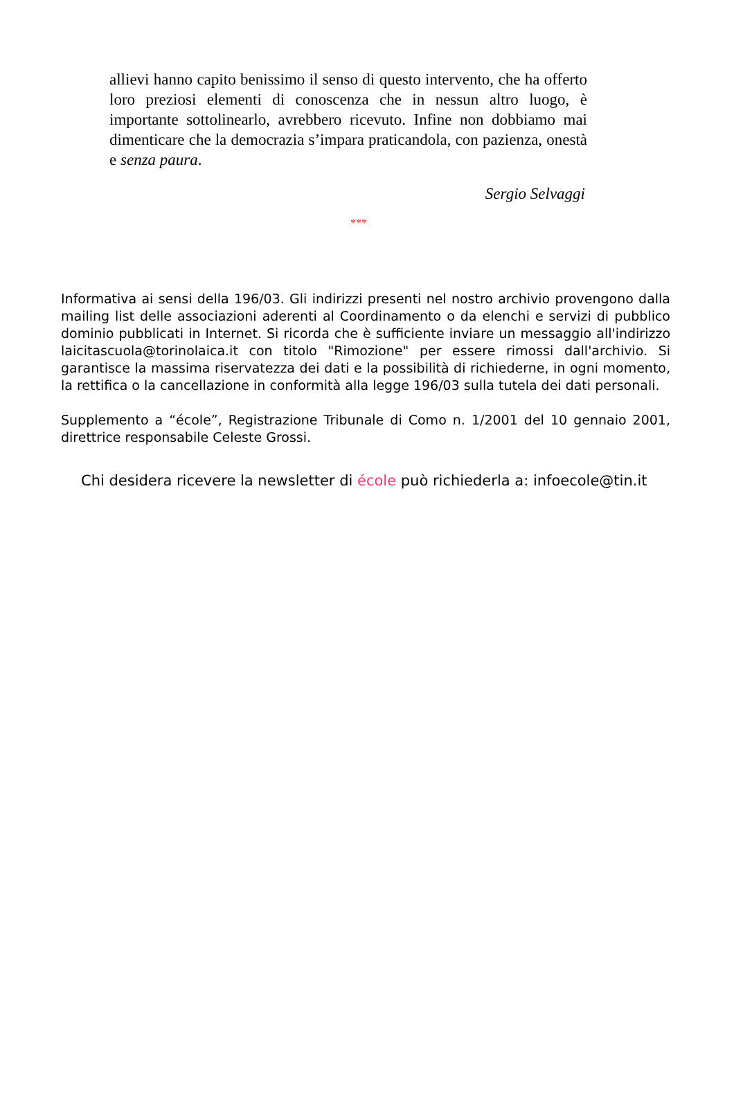allievi hanno capito benissimo il senso di questo intervento, che ha offerto loro preziosi elementi di conoscenza che in nessun altro luogo, è importante sottolinearlo, avrebbero ricevuto. Infine non dobbiamo mai dimenticare che la democrazia s’impara praticandola, con pazienza, onestà e senza paura.
Sergio Selvaggi
***
Informativa ai sensi della 196/03. Gli indirizzi presenti nel nostro archivio provengono dalla mailing list delle associazioni aderenti al Coordinamento o da elenchi e servizi di pubblico dominio pubblicati in Internet. Si ricorda che è sufficiente inviare un messaggio all'indirizzo laicitascuola@torinolaica.it con titolo "Rimozione" per essere rimossi dall'archivio. Si garantisce la massima riservatezza dei dati e la possibilità di richiederne, in ogni momento, la rettifica o la cancellazione in conformità alla legge 196/03 sulla tutela dei dati personali.
Supplemento a “école”, Registrazione Tribunale di Como n. 1/2001 del 10 gennaio 2001, direttrice responsabile Celeste Grossi.
Chi desidera ricevere la newsletter di école può richiederla a: infoecole@tin.it